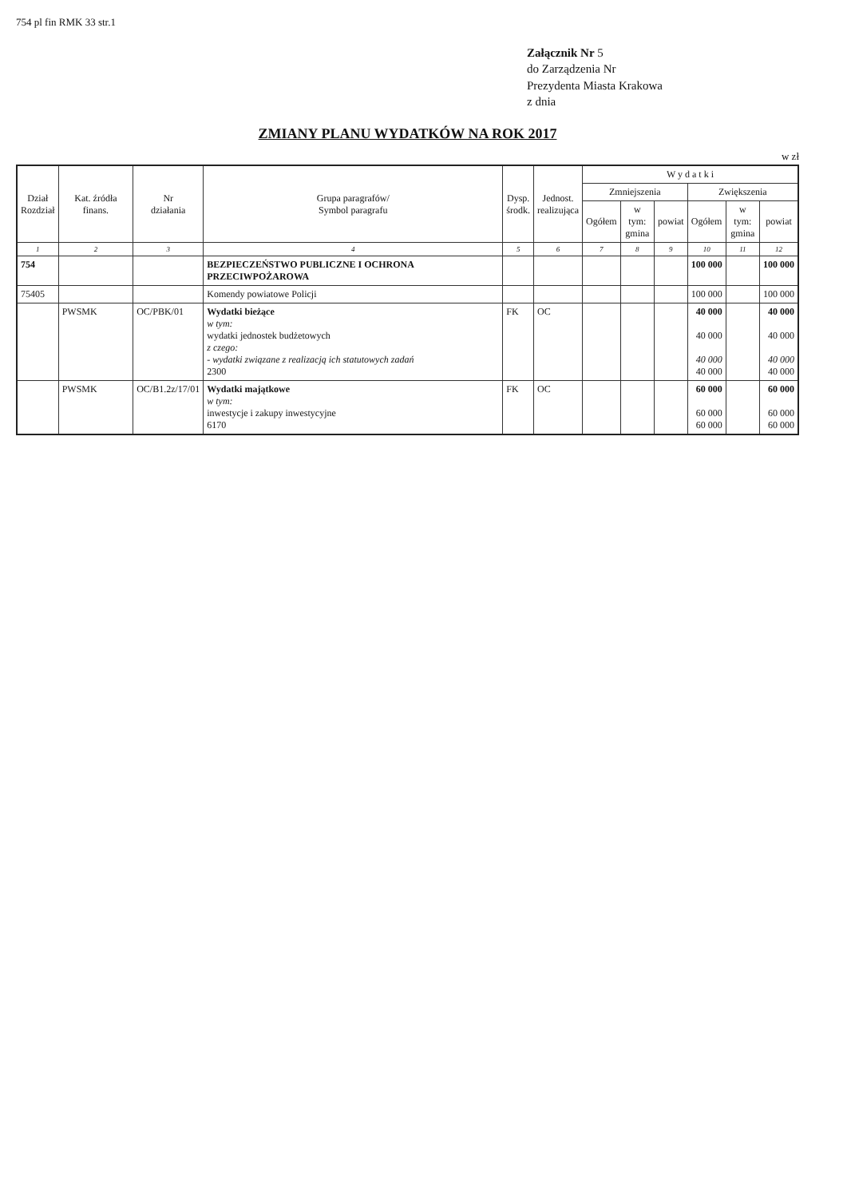754 pl fin RMK 33 str.1
Załącznik Nr 5
do Zarządzenia Nr
Prezydenta Miasta Krakowa
z dnia
ZMIANY PLANU WYDATKÓW NA ROK 2017
w zł
| Dział Rozdział | Kat. źródła finans. | Nr działania | Grupa paragrafów/ Symbol paragrafu | Dysp. środk. | Jednost. realizująca | W y d a t k i | | | | | |
| --- | --- | --- | --- | --- | --- | --- | --- | --- | --- | --- | --- |
| | | | | | | Zmniejszenia | | | Zwiększenia | | |
| | | | | | | Ogółem | w tym: gmina | powiat | Ogółem | w tym: gmina | powiat |
| 1 | 2 | 3 | 4 | 5 | 6 | 7 | 8 | 9 | 10 | 11 | 12 |
| 754 | | | BEZPIECZEŃSTWO PUBLICZNE I OCHRONA PRZECIWPOŻAROWA | | | | | | 100 000 | | 100 000 |
| 75405 | | | Komendy powiatowe Policji | | | | | | 100 000 | | 100 000 |
| | PWSMK | OC/PBK/01 | Wydatki bieżące w tym: wydatki jednostek budżetowych z czego: - wydatki związane z realizacją ich statutowych zadań 2300 | FK | OC | | | | 40 000 40 000 40 000 40 000 | | 40 000 40 000 40 000 40 000 |
| | PWSMK | OC/B1.2z/17/01 | Wydatki majątkowe w tym: inwestycje i zakupy inwestycyjne 6170 | FK | OC | | | | 60 000 60 000 60 000 | | 60 000 60 000 60 000 |